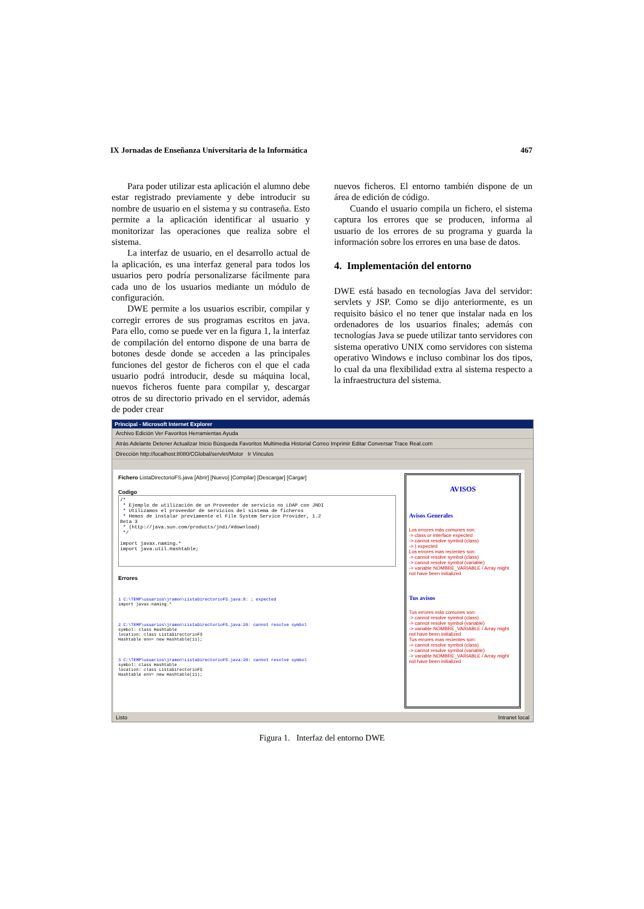IX Jornadas de Enseñanza Universitaria de la Informática 467
Para poder utilizar esta aplicación el alumno debe estar registrado previamente y debe introducir su nombre de usuario en el sistema y su contraseña. Esto permite a la aplicación identificar al usuario y monitorizar las operaciones que realiza sobre el sistema.
La interfaz de usuario, en el desarrollo actual de la aplicación, es una interfaz general para todos los usuarios pero podría personalizarse fácilmente para cada uno de los usuarios mediante un módulo de configuración.
DWE permite a los usuarios escribir, compilar y corregir errores de sus programas escritos en java. Para ello, como se puede ver en la figura 1, la interfaz de compilación del entorno dispone de una barra de botones desde donde se acceden a las principales funciones del gestor de ficheros con el que el cada usuario podrá introducir, desde su máquina local, nuevos ficheros fuente para compilar y, descargar otros de su directorio privado en el servidor, además de poder crear
nuevos ficheros. El entorno también dispone de un área de edición de código.
Cuando el usuario compila un fichero, el sistema captura los errores que se producen, informa al usuario de los errores de su programa y guarda la información sobre los errores en una base de datos.
4. Implementación del entorno
DWE está basado en tecnologías Java del servidor: servlets y JSP. Como se dijo anteriormente, es un requisito básico el no tener que instalar nada en los ordenadores de los usuarios finales; además con tecnologías Java se puede utilizar tanto servidores con sistema operativo UNIX como servidores con sistema operativo Windows e incluso combinar los dos tipos, lo cual da una flexibilidad extra al sistema respecto a la infraestructura del sistema.
Principal - Microsoft Internet Explorer
Archivo Edición Ver Favoritos Herramientas Ayuda
Atrás Adelante Detener Actualizar Inicio Búsqueda Favoritos Multimedia Historial Correo Imprimir Editar Conversar Trace Real.com
Dirección http://localhost:8080/CGlobal/servlet/Motor Ir Vínculos
Fichero ListaDirectorioFS.java [Abrir] [Nuevo] [Compilar] [Descargar] [Cargar]
Codigo
/* * Ejemplo de utilización de un Proveedor de servicio no LDAP con JNDI * Utilizamos el proveedor de servicios del sistema de ficheros * Hemos de instalar previamente el File System Service Provider, 1.2 Beta 3 * (http://java.sun.com/products/jndi/#download) */ import javax.naming.* import java.util.Hashtable;
Errores
1 C:\TEMP\usuarios\jramon\ListaDirectorioFS.java:8: ; expected import javax.naming.*
2 C:\TEMP\usuarios\jramon\ListaDirectorioFS.java:20: cannot resolve symbol symbol: class Hashtable location: class ListaDirectorioFS Hashtable env= new Hashtable(11);
3 C:\TEMP\usuarios\jramon\ListaDirectorioFS.java:20: cannot resolve symbol symbol: class Hashtable location: class ListaDirectorioFS Hashtable env= new Hashtable(11);
AVISOS
Avisos Generales
Los errores más comunes son:
-> class or interface expected
-> cannot resolve symbol (class)
-> ) expected
Los errores mas recientes son:
-> cannot resolve symbol (class)
-> cannot resolve symbol (variable)
-> variable NOMBRE_VARIABLE / Array might not have been initialized
Tus avisos
Tus errores más comunes son:
-> cannot resolve symbol (class)
-> cannot resolve symbol (variable)
-> variable NOMBRE_VARIABLE / Array might not have been initialized
Tus errores mas recientes son:
-> cannot resolve symbol (class)
-> cannot resolve symbol (variable)
-> variable NOMBRE_VARIABLE / Array might not have been initialized
Listo Intranet local
Figura 1. Interfaz del entorno DWE